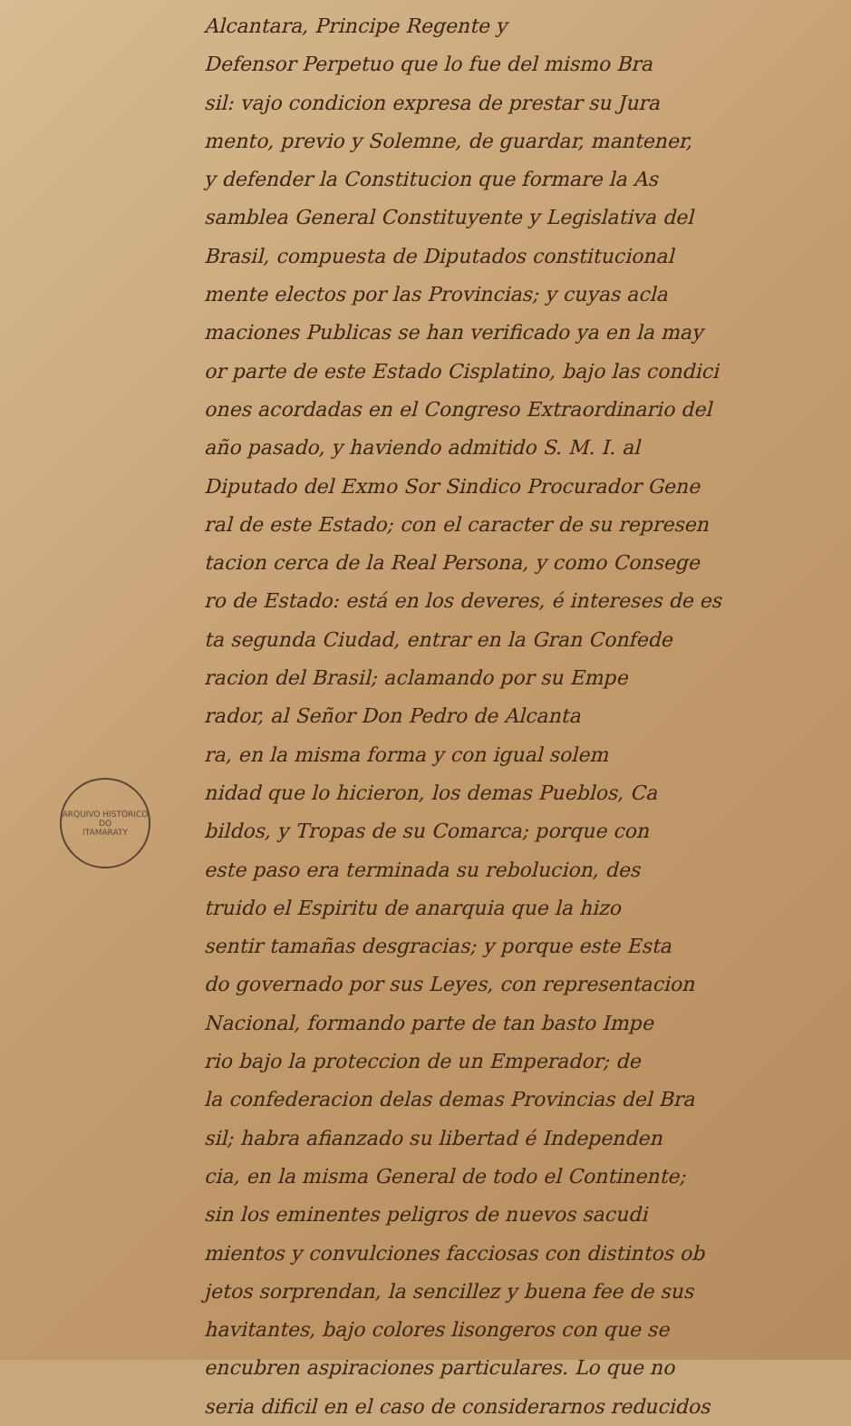ARQUIVO HISTÓRICO
DO
ITAMARATY
Alcantara, Principe Regente y
Defensor Perpetuo que lo fue del mismo Bra
sil: vajo condicion expresa de prestar su Jura
mento, previo y Solemne, de guardar, mantener,
y defender la Constitucion que formare la As
samblea General Constituyente y Legislativa del
Brasil, compuesta de Diputados constitucional
mente electos por las Provincias; y cuyas acla
maciones Publicas se han verificado ya en la may
or parte de este Estado Cisplatino, bajo las condici
ones acordadas en el Congreso Extraordinario del
año pasado, y haviendo admitido S. M. I. al
Diputado del Exmo Sor Sindico Procurador Gene
ral de este Estado; con el caracter de su represen
tacion cerca de la Real Persona, y como Consege
ro de Estado: está en los deveres, é intereses de es
ta segunda Ciudad, entrar en la Gran Confede
racion del Brasil; aclamando por su Empe
rador, al Señor Don Pedro de Alcanta
ra, en la misma forma y con igual solem
nidad que lo hicieron, los demas Pueblos, Ca
bildos, y Tropas de su Comarca; porque con
este paso era terminada su rebolucion, des
truido el Espiritu de anarquia que la hizo
sentir tamañas desgracias; y porque este Esta
do governado por sus Leyes, con representacion
Nacional, formando parte de tan basto Impe
rio bajo la proteccion de un Emperador; de
la confederacion delas demas Provincias del Bra
sil; habra afianzado su libertad é Independen
cia, en la misma General de todo el Continente;
sin los eminentes peligros de nuevos sacudi
mientos y convulciones facciosas con distintos ob
jetos sorprendan, la sencillez y buena fee de sus
havitantes, bajo colores lisongeros con que se
encubren aspiraciones particulares. Lo que no
seria dificil en el caso de considerarnos reducidos